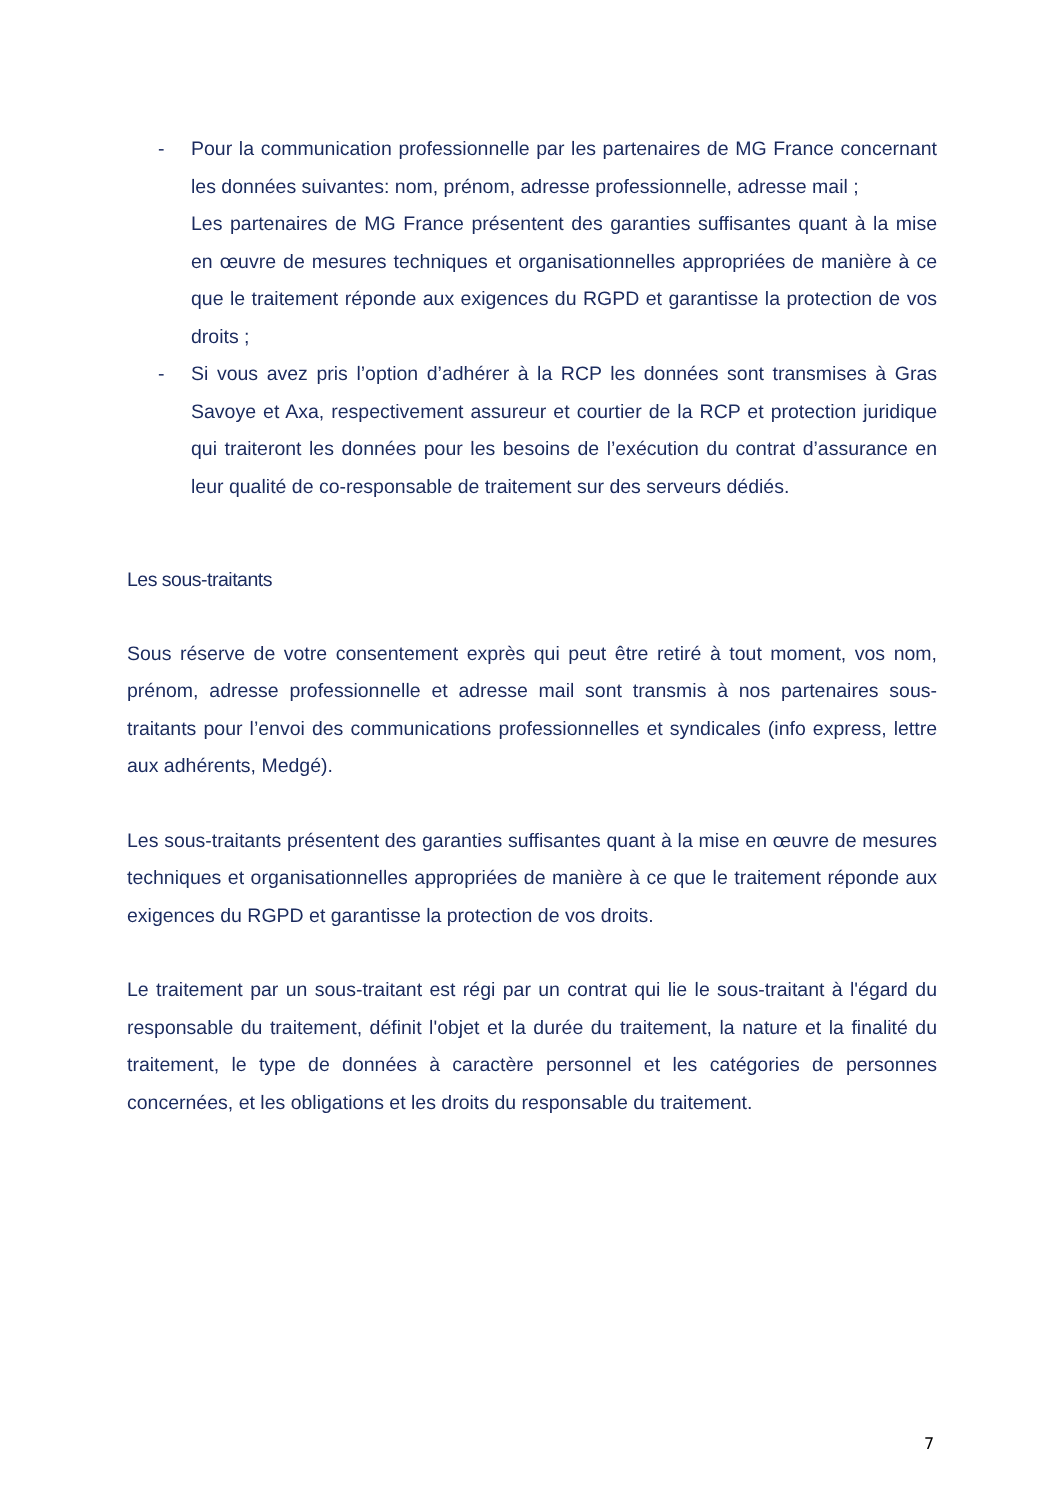- Pour la communication professionnelle par les partenaires de MG France concernant les données suivantes: nom, prénom, adresse professionnelle, adresse mail ;
Les partenaires de MG France présentent des garanties suffisantes quant à la mise en œuvre de mesures techniques et organisationnelles appropriées de manière à ce que le traitement réponde aux exigences du RGPD et garantisse la protection de vos droits ;
- Si vous avez pris l’option d’adhérer à la RCP les données sont transmises à Gras Savoye et Axa, respectivement assureur et courtier de la RCP et protection juridique qui traiteront les données pour les besoins de l’exécution du contrat d’assurance en leur qualité de co-responsable de traitement sur des serveurs dédiés.
Les sous-traitants
Sous réserve de votre consentement exprès qui peut être retiré à tout moment, vos nom, prénom, adresse professionnelle et adresse mail sont transmis à nos partenaires sous-traitants pour l’envoi des communications professionnelles et syndicales (info express, lettre aux adhérents, Medgé).
Les sous-traitants présentent des garanties suffisantes quant à la mise en œuvre de mesures techniques et organisationnelles appropriées de manière à ce que le traitement réponde aux exigences du RGPD et garantisse la protection de vos droits.
Le traitement par un sous-traitant est régi par un contrat qui lie le sous-traitant à l'égard du responsable du traitement, définit l'objet et la durée du traitement, la nature et la finalité du traitement, le type de données à caractère personnel et les catégories de personnes concernées, et les obligations et les droits du responsable du traitement.
7